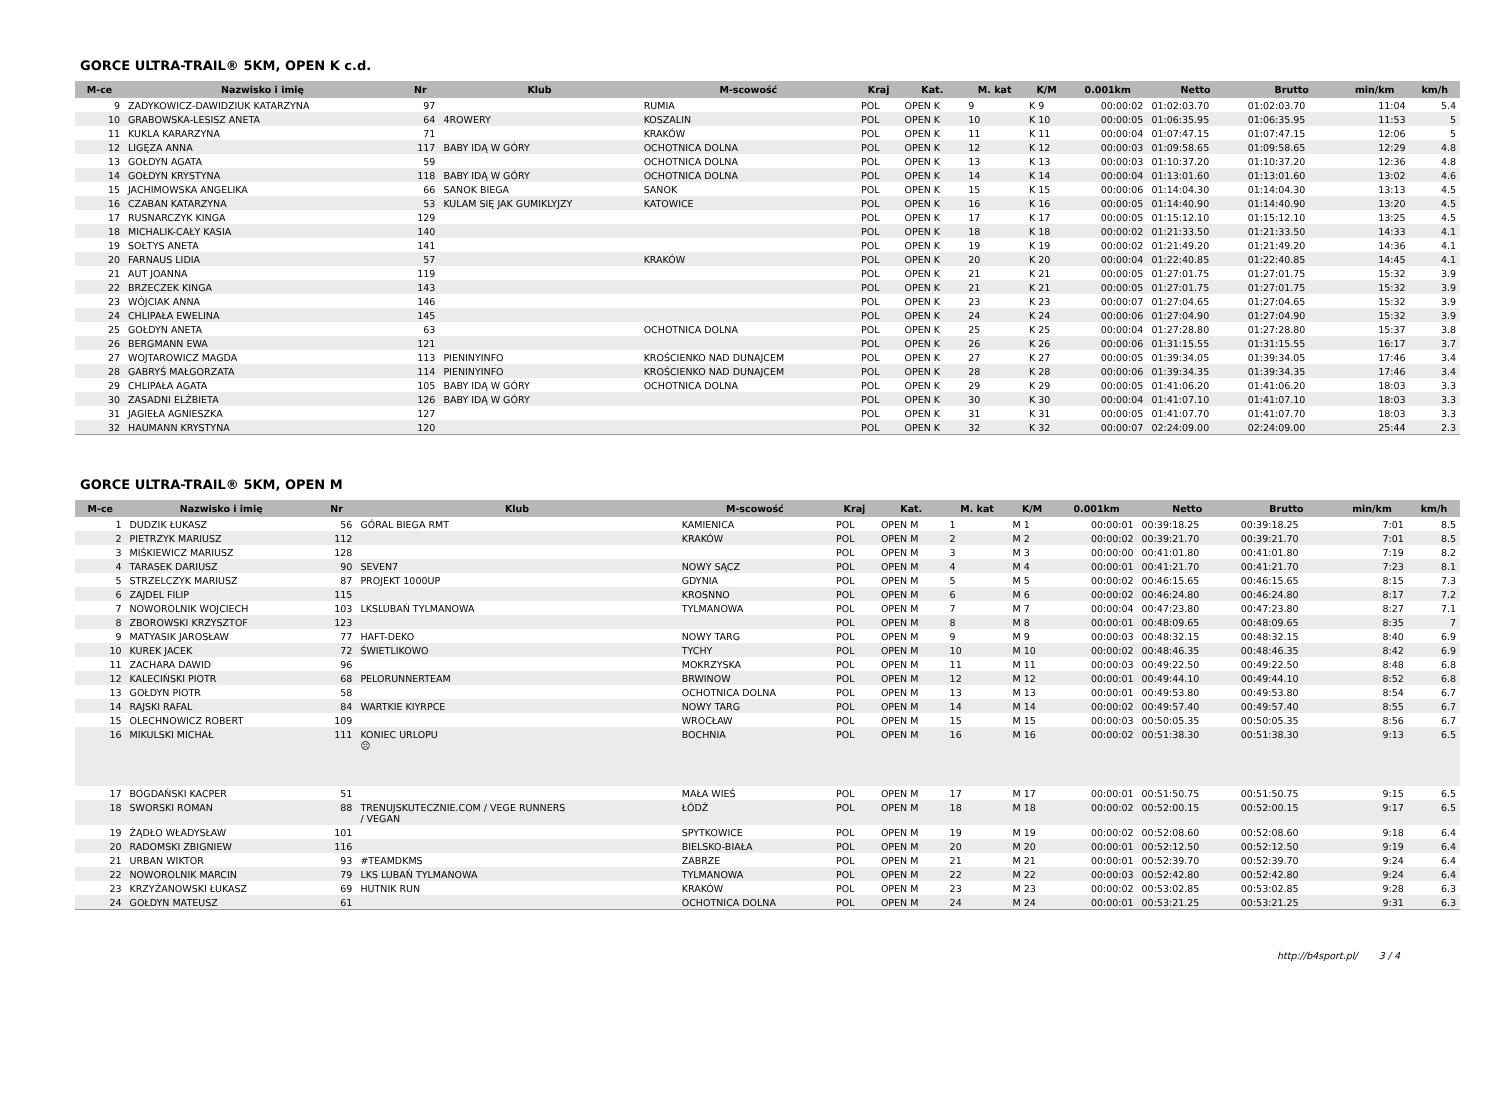GORCE ULTRA-TRAIL® 5KM, OPEN K c.d.
| M-ce | Nazwisko i imię | Nr | Klub | M-scowość | Kraj | Kat. | M. kat | K/M | 0.001km | Netto | Brutto | min/km | km/h |
| --- | --- | --- | --- | --- | --- | --- | --- | --- | --- | --- | --- | --- | --- |
| 9 | ZADYKOWICZ-DAWIDZIUK KATARZYNA | 97 | | RUMIA | POL | OPEN K | 9 | K 9 | 00:00:02 | 01:02:03.70 | 01:02:03.70 | 11:04 | 5.4 |
| 10 | GRABOWSKA-LESISZ ANETA | 64 | 4ROWERY | KOSZALIN | POL | OPEN K | 10 | K 10 | 00:00:05 | 01:06:35.95 | 01:06:35.95 | 11:53 | 5 |
| 11 | KUKLA KARARZYNA | 71 | | KRAKÓW | POL | OPEN K | 11 | K 11 | 00:00:04 | 01:07:47.15 | 01:07:47.15 | 12:06 | 5 |
| 12 | LIGĘZA ANNA | 117 | BABY IDĄ W GÓRY | OCHOTNICA DOLNA | POL | OPEN K | 12 | K 12 | 00:00:03 | 01:09:58.65 | 01:09:58.65 | 12:29 | 4.8 |
| 13 | GOŁDYN AGATA | 59 | | OCHOTNICA DOLNA | POL | OPEN K | 13 | K 13 | 00:00:03 | 01:10:37.20 | 01:10:37.20 | 12:36 | 4.8 |
| 14 | GOŁDYN KRYSTYNA | 118 | BABY IDĄ W GÓRY | OCHOTNICA DOLNA | POL | OPEN K | 14 | K 14 | 00:00:04 | 01:13:01.60 | 01:13:01.60 | 13:02 | 4.6 |
| 15 | JACHIMOWSKA ANGELIKA | 66 | SANOK BIEGA | SANOK | POL | OPEN K | 15 | K 15 | 00:00:06 | 01:14:04.30 | 01:14:04.30 | 13:13 | 4.5 |
| 16 | CZABAN KATARZYNA | 53 | KULAM SIĘ JAK GUMIKLYJZY | KATOWICE | POL | OPEN K | 16 | K 16 | 00:00:05 | 01:14:40.90 | 01:14:40.90 | 13:20 | 4.5 |
| 17 | RUSNARCZYK KINGA | 129 | | | POL | OPEN K | 17 | K 17 | 00:00:05 | 01:15:12.10 | 01:15:12.10 | 13:25 | 4.5 |
| 18 | MICHALIK-CAŁY KASIA | 140 | | | POL | OPEN K | 18 | K 18 | 00:00:02 | 01:21:33.50 | 01:21:33.50 | 14:33 | 4.1 |
| 19 | SOŁTYS ANETA | 141 | | | POL | OPEN K | 19 | K 19 | 00:00:02 | 01:21:49.20 | 01:21:49.20 | 14:36 | 4.1 |
| 20 | FARNAUS LIDIA | 57 | | KRAKÓW | POL | OPEN K | 20 | K 20 | 00:00:04 | 01:22:40.85 | 01:22:40.85 | 14:45 | 4.1 |
| 21 | AUT JOANNA | 119 | | | POL | OPEN K | 21 | K 21 | 00:00:05 | 01:27:01.75 | 01:27:01.75 | 15:32 | 3.9 |
| 22 | BRZECZEK KINGA | 143 | | | POL | OPEN K | 21 | K 21 | 00:00:05 | 01:27:01.75 | 01:27:01.75 | 15:32 | 3.9 |
| 23 | WÓJCIAK ANNA | 146 | | | POL | OPEN K | 23 | K 23 | 00:00:07 | 01:27:04.65 | 01:27:04.65 | 15:32 | 3.9 |
| 24 | CHLIPAŁA EWELINA | 145 | | | POL | OPEN K | 24 | K 24 | 00:00:06 | 01:27:04.90 | 01:27:04.90 | 15:32 | 3.9 |
| 25 | GOŁDYN ANETA | 63 | | OCHOTNICA DOLNA | POL | OPEN K | 25 | K 25 | 00:00:04 | 01:27:28.80 | 01:27:28.80 | 15:37 | 3.8 |
| 26 | BERGMANN EWA | 121 | | | POL | OPEN K | 26 | K 26 | 00:00:06 | 01:31:15.55 | 01:31:15.55 | 16:17 | 3.7 |
| 27 | WOJTAROWICZ MAGDA | 113 | PIENINYINFO | KROŚCIENKO NAD DUNAJCEM | POL | OPEN K | 27 | K 27 | 00:00:05 | 01:39:34.05 | 01:39:34.05 | 17:46 | 3.4 |
| 28 | GABRYŚ MAŁGORZATA | 114 | PIENINYINFO | KROŚCIENKO NAD DUNAJCEM | POL | OPEN K | 28 | K 28 | 00:00:06 | 01:39:34.35 | 01:39:34.35 | 17:46 | 3.4 |
| 29 | CHLIPAŁA AGATA | 105 | BABY IDĄ W GÓRY | OCHOTNICA DOLNA | POL | OPEN K | 29 | K 29 | 00:00:05 | 01:41:06.20 | 01:41:06.20 | 18:03 | 3.3 |
| 30 | ZASADNI ELŻBIETA | 126 | BABY IDĄ W GÓRY | | POL | OPEN K | 30 | K 30 | 00:00:04 | 01:41:07.10 | 01:41:07.10 | 18:03 | 3.3 |
| 31 | JAGIEŁA AGNIESZKA | 127 | | | POL | OPEN K | 31 | K 31 | 00:00:05 | 01:41:07.70 | 01:41:07.70 | 18:03 | 3.3 |
| 32 | HAUMANN KRYSTYNA | 120 | | | POL | OPEN K | 32 | K 32 | 00:00:07 | 02:24:09.00 | 02:24:09.00 | 25:44 | 2.3 |
GORCE ULTRA-TRAIL® 5KM, OPEN M
| M-ce | Nazwisko i imię | Nr | Klub | M-scowość | Kraj | Kat. | M. kat | K/M | 0.001km | Netto | Brutto | min/km | km/h |
| --- | --- | --- | --- | --- | --- | --- | --- | --- | --- | --- | --- | --- | --- |
| 1 | DUDZIK ŁUKASZ | 56 | GÓRAL BIEGA RMT | KAMIENICA | POL | OPEN M | 1 | M 1 | 00:00:01 | 00:39:18.25 | 00:39:18.25 | 7:01 | 8.5 |
| 2 | PIETRZYK MARIUSZ | 112 | | KRAKÓW | POL | OPEN M | 2 | M 2 | 00:00:02 | 00:39:21.70 | 00:39:21.70 | 7:01 | 8.5 |
| 3 | MIŚKIEWICZ MARIUSZ | 128 | | | POL | OPEN M | 3 | M 3 | 00:00:00 | 00:41:01.80 | 00:41:01.80 | 7:19 | 8.2 |
| 4 | TARASEK DARIUSZ | 90 | SEVEN7 | NOWY SĄCZ | POL | OPEN M | 4 | M 4 | 00:00:01 | 00:41:21.70 | 00:41:21.70 | 7:23 | 8.1 |
| 5 | STRZELCZYK MARIUSZ | 87 | PROJEKT 1000UP | GDYNIA | POL | OPEN M | 5 | M 5 | 00:00:02 | 00:46:15.65 | 00:46:15.65 | 8:15 | 7.3 |
| 6 | ZAJDEL FILIP | 115 | | KROSNNO | POL | OPEN M | 6 | M 6 | 00:00:02 | 00:46:24.80 | 00:46:24.80 | 8:17 | 7.2 |
| 7 | NOWOROLNIK WOJCIECH | 103 | LKSLUBAŃ TYLMANOWA | TYLMANOWA | POL | OPEN M | 7 | M 7 | 00:00:04 | 00:47:23.80 | 00:47:23.80 | 8:27 | 7.1 |
| 8 | ZBOROWSKI KRZYSZTOF | 123 | | | POL | OPEN M | 8 | M 8 | 00:00:01 | 00:48:09.65 | 00:48:09.65 | 8:35 | 7 |
| 9 | MATYASIK JAROSŁAW | 77 | HAFT-DEKO | NOWY TARG | POL | OPEN M | 9 | M 9 | 00:00:03 | 00:48:32.15 | 00:48:32.15 | 8:40 | 6.9 |
| 10 | KUREK JACEK | 72 | ŚWIETLIKOWO | TYCHY | POL | OPEN M | 10 | M 10 | 00:00:02 | 00:48:46.35 | 00:48:46.35 | 8:42 | 6.9 |
| 11 | ZACHARA DAWID | 96 | | MOKRZYSKA | POL | OPEN M | 11 | M 11 | 00:00:03 | 00:49:22.50 | 00:49:22.50 | 8:48 | 6.8 |
| 12 | KALECIŃSKI PIOTR | 68 | PELORUNNERTEAM | BRWINOW | POL | OPEN M | 12 | M 12 | 00:00:01 | 00:49:44.10 | 00:49:44.10 | 8:52 | 6.8 |
| 13 | GOŁDYN PIOTR | 58 | | OCHOTNICA DOLNA | POL | OPEN M | 13 | M 13 | 00:00:01 | 00:49:53.80 | 00:49:53.80 | 8:54 | 6.7 |
| 14 | RAJSKI RAFAL | 84 | WARTKIE KIYRPCE | NOWY TARG | POL | OPEN M | 14 | M 14 | 00:00:02 | 00:49:57.40 | 00:49:57.40 | 8:55 | 6.7 |
| 15 | OLECHNOWICZ ROBERT | 109 | | WROCŁAW | POL | OPEN M | 15 | M 15 | 00:00:03 | 00:50:05.35 | 00:50:05.35 | 8:56 | 6.7 |
| 16 | MIKULSKI MICHAŁ | 111 | KONIEC URLOPU ☹ | BOCHNIA | POL | OPEN M | 16 | M 16 | 00:00:02 | 00:51:38.30 | 00:51:38.30 | 9:13 | 6.5 |
| 17 | BOGDAŃSKI KACPER | 51 | | MAŁA WIEŚ | POL | OPEN M | 17 | M 17 | 00:00:01 | 00:51:50.75 | 00:51:50.75 | 9:15 | 6.5 |
| 18 | SWORSKI ROMAN | 88 | TRENUJSKUTECZNIE.COM / VEGE RUNNERS / VEGAN | ŁÓDŹ | POL | OPEN M | 18 | M 18 | 00:00:02 | 00:52:00.15 | 00:52:00.15 | 9:17 | 6.5 |
| 19 | ŻĄDŁO WŁADYSŁAW | 101 | | SPYTKOWICE | POL | OPEN M | 19 | M 19 | 00:00:02 | 00:52:08.60 | 00:52:08.60 | 9:18 | 6.4 |
| 20 | RADOMSKI ZBIGNIEW | 116 | | BIELSKO-BIAŁA | POL | OPEN M | 20 | M 20 | 00:00:01 | 00:52:12.50 | 00:52:12.50 | 9:19 | 6.4 |
| 21 | URBAN WIKTOR | 93 | #TEAMDKMS | ZABRZE | POL | OPEN M | 21 | M 21 | 00:00:01 | 00:52:39.70 | 00:52:39.70 | 9:24 | 6.4 |
| 22 | NOWOROLNIK MARCIN | 79 | LKS LUBAŃ TYLMANOWA | TYLMANOWA | POL | OPEN M | 22 | M 22 | 00:00:03 | 00:52:42.80 | 00:52:42.80 | 9:24 | 6.4 |
| 23 | KRZYŻANOWSKI ŁUKASZ | 69 | HUTNIK RUN | KRAKÓW | POL | OPEN M | 23 | M 23 | 00:00:02 | 00:53:02.85 | 00:53:02.85 | 9:28 | 6.3 |
| 24 | GOŁDYN MATEUSZ | 61 | | OCHOTNICA DOLNA | POL | OPEN M | 24 | M 24 | 00:00:01 | 00:53:21.25 | 00:53:21.25 | 9:31 | 6.3 |
http://b4sport.pl/ 3 / 4